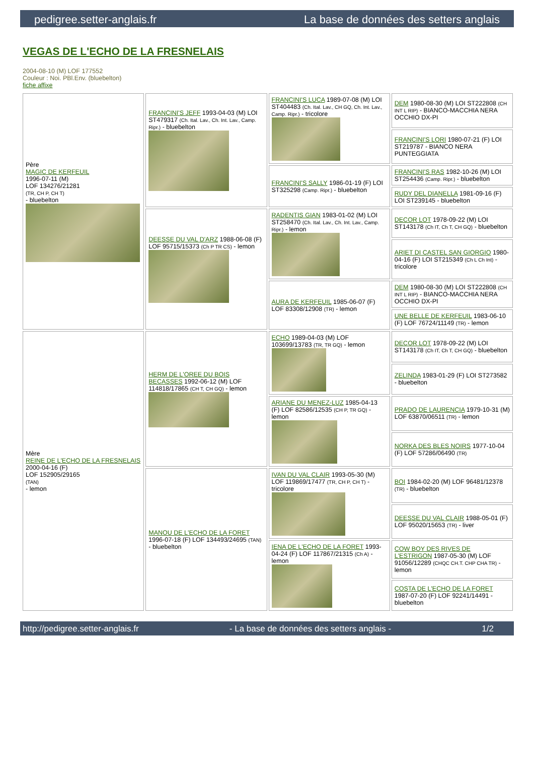pedigree.setter-anglais.fr La base de données des setters anglais
VEGAS DE L'ECHO DE LA FRESNELAIS
2004-08-10 (M) LOF 177552
Couleur : Noi. PBl.Env. (bluebelton)
fiche affixe
| Père MAGIC DE KERFEUIL 1996-07-11 (M) LOF 134276/21281 (TR, CH P, CH T) - bluebelton | FRANCINI'S JEFF 1993-04-03 (M) LOI ST479317 (Ch. Ital. Lav., Ch. Int. Lav., Camp. Ripr.) - bluebelton | FRANCINI'S LUCA 1989-07-08 (M) LOI ST404483 (Ch. Ital. Lav., CH GQ, Ch. Int. Lav., Camp. Ripr.) - tricolore | DEM 1980-08-30 (M) LOI ST222808 (CH INT L RIP) - BIANCO-MACCHIA NERA OCCHIO DX-PI |
| | | | FRANCINI'S LORI 1980-07-21 (F) LOI ST219787 - BIANCO NERA PUNTEGGIATA |
| | | FRANCINI'S SALLY 1986-01-19 (F) LOI ST325298 (Camp. Ripr.) - bluebelton | FRANCINI'S RAS 1982-10-26 (M) LOI ST254436 (Camp. Ripr.) - bluebelton |
| | | | RUDY DEL DIANELLA 1981-09-16 (F) LOI ST239145 - bluebelton |
| | DEESSE DU VAL D'ARZ 1988-06-08 (F) LOF 95715/15373 (Ch P TR CS) - lemon | RADENTIS GIAN 1983-01-02 (M) LOI ST258470 (Ch. Ital. Lav., Ch. Int. Lav., Camp. Ripr.) - lemon | DECOR LOT 1978-09-22 (M) LOI ST143178 (Ch IT, Ch T, CH GQ) - bluebelton |
| | | | ARIET DI CASTEL SAN GIORGIO 1980-04-16 (F) LOI ST215349 (Ch L Ch Int) - tricolore |
| | | AURA DE KERFEUIL 1985-06-07 (F) LOF 83308/12908 (TR) - lemon | DEM 1980-08-30 (M) LOI ST222808 (CH INT L RIP) - BIANCO-MACCHIA NERA OCCHIO DX-PI |
| | | | UNE BELLE DE KERFEUIL 1983-06-10 (F) LOF 76724/11149 (TR) - lemon |
| Mère REINE DE L'ECHO DE LA FRESNELAIS 2000-04-16 (F) LOF 152905/29165 (TAN) - lemon | HERM DE L'OREE DU BOIS BECASSES 1992-06-12 (M) LOF 114818/17865 (CH T, CH GQ) - lemon | ECHO 1989-04-03 (M) LOF 103699/13783 (TR, TR GQ) - lemon | DECOR LOT 1978-09-22 (M) LOI ST143178 (Ch IT, Ch T, CH GQ) - bluebelton |
| | | | ZELINDA 1983-01-29 (F) LOI ST273582 - bluebelton |
| | | ARIANE DU MENEZ-LUZ 1985-04-13 (F) LOF 82586/12535 (CH P, TR GQ) - lemon | PRADO DE LAURENCIA 1979-10-31 (M) LOF 63870/06511 (TR) - lemon |
| | | | NORKA DES BLES NOIRS 1977-10-04 (F) LOF 57286/06490 (TR) |
| | MANOU DE L'ECHO DE LA FORET 1996-07-18 (F) LOF 134493/24695 (TAN) - bluebelton | IVAN DU VAL CLAIR 1993-05-30 (M) LOF 119869/17477 (TR, CH P, CH T) - tricolore | BOI 1984-02-20 (M) LOF 96481/12378 (TR) - bluebelton |
| | | | DEESSE DU VAL CLAIR 1988-05-01 (F) LOF 95020/15653 (TR) - liver |
| | | IENA DE L'ECHO DE LA FORET 1993-04-24 (F) LOF 117867/21315 (Ch A) - lemon | COW BOY DES RIVES DE L'ESTRIGON 1987-05-30 (M) LOF 91056/12289 (CHQC CH.T. CHP CHA TR) - lemon |
| | | | COSTA DE L'ECHO DE LA FORET 1987-07-20 (F) LOF 92241/14491 - bluebelton |
http://pedigree.setter-anglais.fr - La base de données des setters anglais - 1/2